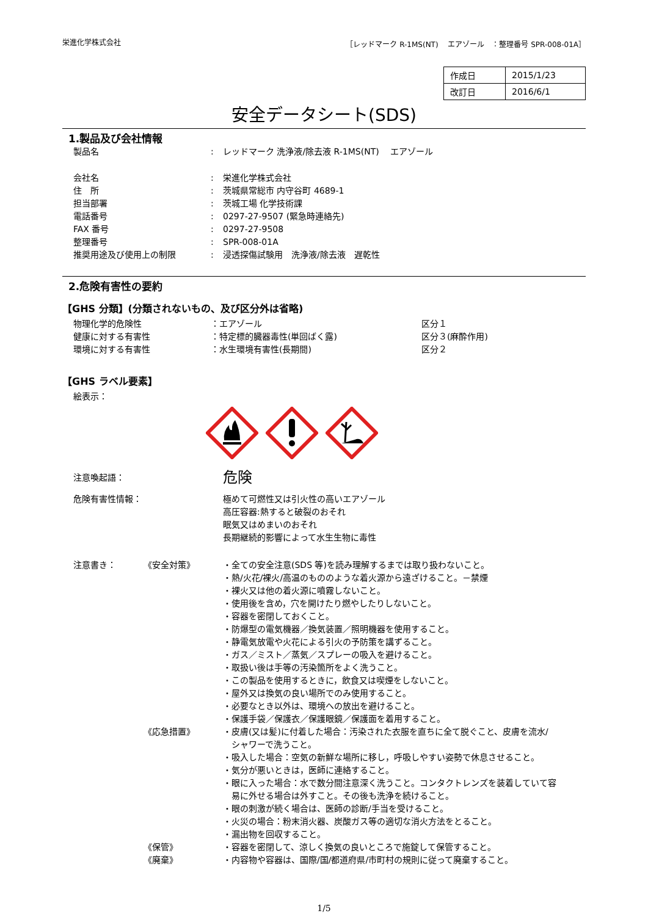栄進化学株式会社 ［レッドマーク R-1MS(NT)　 エアゾール　：整理番号 SPR-008-01A］
| 作成日 | 2015/1/23 |
| 改訂日 | 2016/6/1 |
安全データシート(SDS)
1.製品及び会社情報
| 製品名 | : | レッドマーク 洗浄液/除去液 R-1MS(NT) エアゾール |
| 会社名 | : | 栄進化学株式会社 |
| 住 所 | : | 茨城県常総市 内守谷町 4689-1 |
| 担当部署 | : | 茨城工場 化学技術課 |
| 電話番号 | : | 0297-27-9507 (緊急時連絡先) |
| FAX 番号 | : | 0297-27-9508 |
| 整理番号 | : | SPR-008-01A |
| 推奨用途及び使用上の制限 | : | 浸透探傷試験用 洗浄液/除去液 遅乾性 |
2.危険有害性の要約
【GHS 分類】(分類されないもの、及び区分外は省略)
| 物理化学的危険性 | ：エアゾール | 区分１ |
| 健康に対する有害性 | ：特定標的臓器毒性(単回ばく露) | 区分３(麻酔作用) |
| 環境に対する有害性 | ：水生環境有害性(長期間) | 区分２ |
【GHS ラベル要素】
絵表示：
注意喚起語： 危険
危険有害性情報： 極めて可燃性又は引火性の高いエアゾール
高圧容器:熱すると破裂のおそれ
眠気又はめまいのおそれ
長期継続的影響によって水生生物に毒性
注意書き： 《安全対策》 ・全ての安全注意(SDS 等)を読み理解するまでは取り扱わないこと。
・熱/火花/裸火/高温のもののような着火源から遠ざけること。－禁煙
・裸火又は他の着火源に噴霧しないこと。
・使用後を含め，穴を開けたり燃やしたりしないこと。
・容器を密閉しておくこと。
・防爆型の電気機器／換気装置／照明機器を使用すること。
・静電気放電や火花による引火の予防策を講ずること。
・ガス／ミスト／蒸気／スプレーの吸入を避けること。
・取扱い後は手等の汚染箇所をよく洗うこと。
・この製品を使用するときに，飲食又は喫煙をしないこと。
・屋外又は換気の良い場所でのみ使用すること。
・必要なとき以外は、環境への放出を避けること。
・保護手袋／保護衣／保護眼鏡／保護面を着用すること。
《応急措置》 ・皮膚(又は髪)に付着した場合：汚染された衣服を直ちに全て脱ぐこと、皮膚を流水/
　シャワーで洗うこと。
・吸入した場合：空気の新鮮な場所に移し，呼吸しやすい姿勢で休息させること。
・気分が悪いときは，医師に連絡すること。
・眼に入った場合：水で数分間注意深く洗うこと。コンタクトレンズを装着していて容
　易に外せる場合は外すこと。その後も洗浄を続けること。
・眼の刺激が続く場合は、医師の診断/手当を受けること。
・火災の場合：粉末消火器、炭酸ガス等の適切な消火方法をとること。
・漏出物を回収すること。
《保管》 ・容器を密閉して、涼しく換気の良いところで施錠して保管すること。
《廃棄》 ・内容物や容器は、国際/国/都道府県/市町村の規則に従って廃棄すること。
1/5